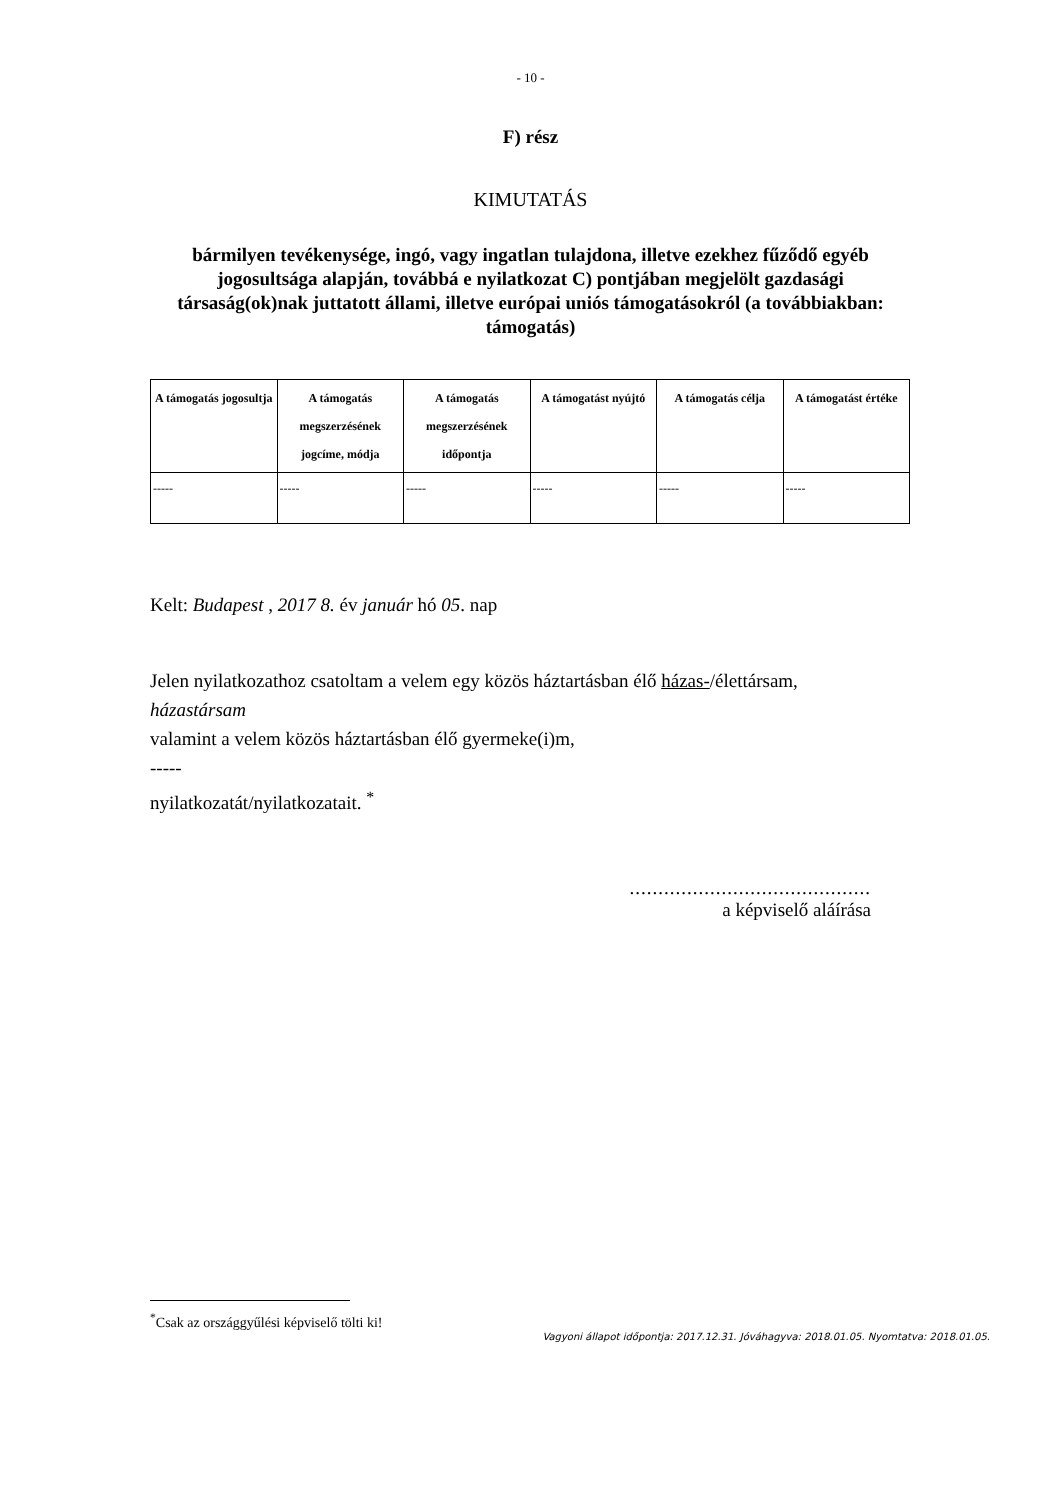- 10 -
F) rész
KIMUTATÁS
bármilyen tevékenysége, ingó, vagy ingatlan tulajdona, illetve ezekhez fűződő egyéb jogosultsága alapján, továbbá e nyilatkozat C) pontjában megjelölt gazdasági társaság(ok)nak juttatott állami, illetve európai uniós támogatásokról (a továbbiakban: támogatás)
| A támogatás jogosultja | A támogatás megszerzésének jogcíme, módja | A támogatás megszerzésének időpontja | A támogatást nyújtó | A támogatás célja | A támogatást értéke |
| --- | --- | --- | --- | --- | --- |
| ----- | ----- | ----- | ----- | ----- | ----- |
Kelt: Budapest , 2017 8. év január hó 05. nap
Jelen nyilatkozathoz csatoltam a velem egy közös háztartásban élő házas-/élettársam,
házastársam
valamint a velem közös háztartásban élő gyermeke(i)m,
-----
nyilatkozatát/nyilatkozatait. <sup>*</sup>
..........................................
a képviselő aláírása
<sup>*</sup> Csak az országgyűlési képviselő tölti ki!
Vagyoni állapot időpontja: 2017.12.31. Jóváhagyva: 2018.01.05. Nyomtatva: 2018.01.05.